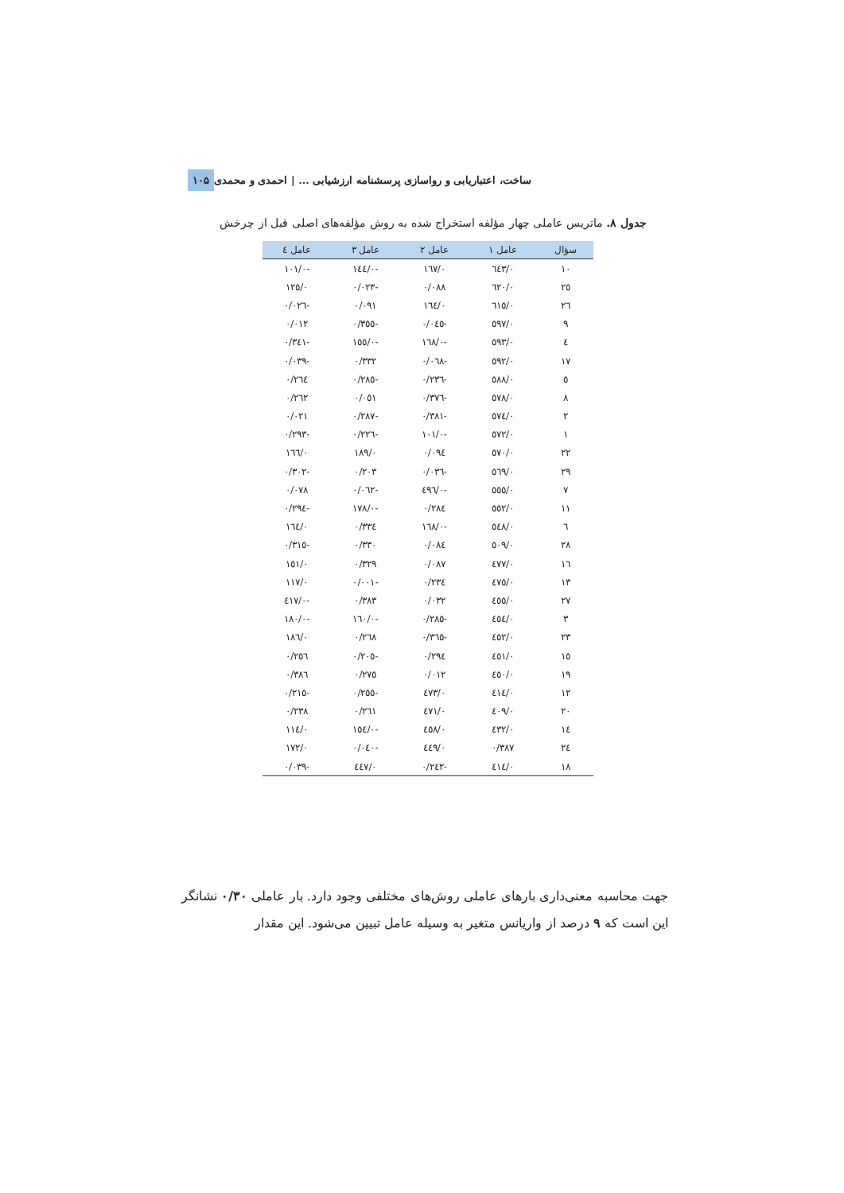ساخت، اعتباریابی و رواسازی پرسشنامه ارزشیابی ... | احمدی و محمدی ۱۰۵
جدول ۸. ماتریس عاملی چهار مؤلفه استخراج شده به روش مؤلفه‌های اصلی قبل از چرخش
| سؤال | عامل ۱ | عامل ۲ | عامل ۳ | عامل ٤ |
| --- | --- | --- | --- | --- |
| ۱۰ | ۰/٦٤۳ | ۰/١٦٧ | -۰/١٤٤ | -۰/١۰١ |
| ۲٥ | ۰/٦۲۰ | ۰/۰۸۸ | -۰/۰۲۳ | ۰/١۲٥ |
| ۲٦ | ۰/٦١٥ | ۰/١٦٤ | ۰/۰۹١ | -۰/۰۲٦ |
| ۹ | ۰/٥۹٧ | -۰/۰٤٥ | -۰/۳٥٥ | ۰/۰١۲ |
| ٤ | ۰/٥۹۳ | -۰/١٦۸ | -۰/١٥٥ | -۰/۳٤١ |
| ١٧ | ۰/٥۹۲ | -۰/۰٦۸ | ۰/۳۳۲ | -۰/۰۳۹ |
| ٥ | ۰/٥۸۸ | -۰/۲۳٦ | -۰/۲۸٥ | ۰/۲٦٤ |
| ۸ | ۰/٥٧۸ | -۰/۳٧٦ | ۰/۰٥١ | ۰/۲٦۲ |
| ۲ | ۰/٥٧٤ | -۰/۳۸١ | -۰/۲۸٧ | ۰/۰۲١ |
| ١ | ۰/٥٧۲ | -۰/١۰١ | -۰/۲۲٦ | -۰/۲۹۳ |
| ۲۲ | ۰/٥٧۰ | ۰/۰۹٤ | ۰/١۸۹ | ۰/١٦٦ |
| ۲۹ | ۰/٥٦۹ | -۰/۰۳٦ | ۰/۲۰۳ | -۰/۳۰۲ |
| ٧ | ۰/٥٥٥ | -۰/٤۹٦ | -۰/۰٦۲ | ۰/۰٧۸ |
| ١١ | ۰/٥٥۲ | ۰/۲۸٤ | -۰/١٧۸ | -۰/۲۹٤ |
| ٦ | ۰/٥٤۸ | -۰/١٦۸ | ۰/۳۳٤ | ۰/١٦٤ |
| ۲۸ | ۰/٥۰۹ | ۰/۰۸٤ | ۰/۳۳۰ | -۰/۳١٥ |
| ١٦ | ۰/٤٧٧ | ۰/۰۸٧ | ۰/۳۲۹ | ۰/١٥١ |
| ١۳ | ۰/٤٧٥ | ۰/۲۳٤ | -۰/۰۰١ | ۰/١١٧ |
| ۲٧ | ۰/٤٥٥ | ۰/۰۳۲ | ۰/۳۸۳ | -۰/٤١٧ |
| ۳ | ۰/٤٥٤ | -۰/۲۸٥ | -۰/١٦۰ | -۰/١۸۰ |
| ۲۳ | ۰/٤٥۲ | -۰/۳٦٥ | ۰/۲٦۸ | ۰/١۸٦ |
| ١٥ | ۰/٤٥١ | ۰/۲۹٤ | -۰/۲۰٥ | ۰/۲٥٦ |
| ١۹ | ۰/٤٥۰ | ۰/۰١۲ | ۰/۲٧٥ | ۰/۳۸٦ |
| ١۲ | ۰/٤١٤ | ۰/٤٧۳ | -۰/۲٥٥ | -۰/۲١٥ |
| ۲۰ | ۰/٤۰۹ | ۰/٤٧١ | ۰/۲٦١ | ۰/۲۳۸ |
| ١٤ | ۰/٤۳۲ | ۰/٤٥۸ | -۰/١٥٤ | ۰/١١٤ |
| ۲٤ | ۰/۳۸٧ | ۰/٤٤۹ | -۰/۰٤۰ | ۰/١٧۲ |
| ١۸ | ۰/٤١٤ | -۰/۲٤۲ | ۰/٤٤٧ | -۰/۰۳۹ |
جهت محاسبه معنی‌داری بارهای عاملی روش‌های مختلفی وجود دارد. بار عاملی ۰/۳۰ نشانگر این است که ۹ درصد از واریانس متغیر به وسیله عامل تبیین می‌شود. این مقدار